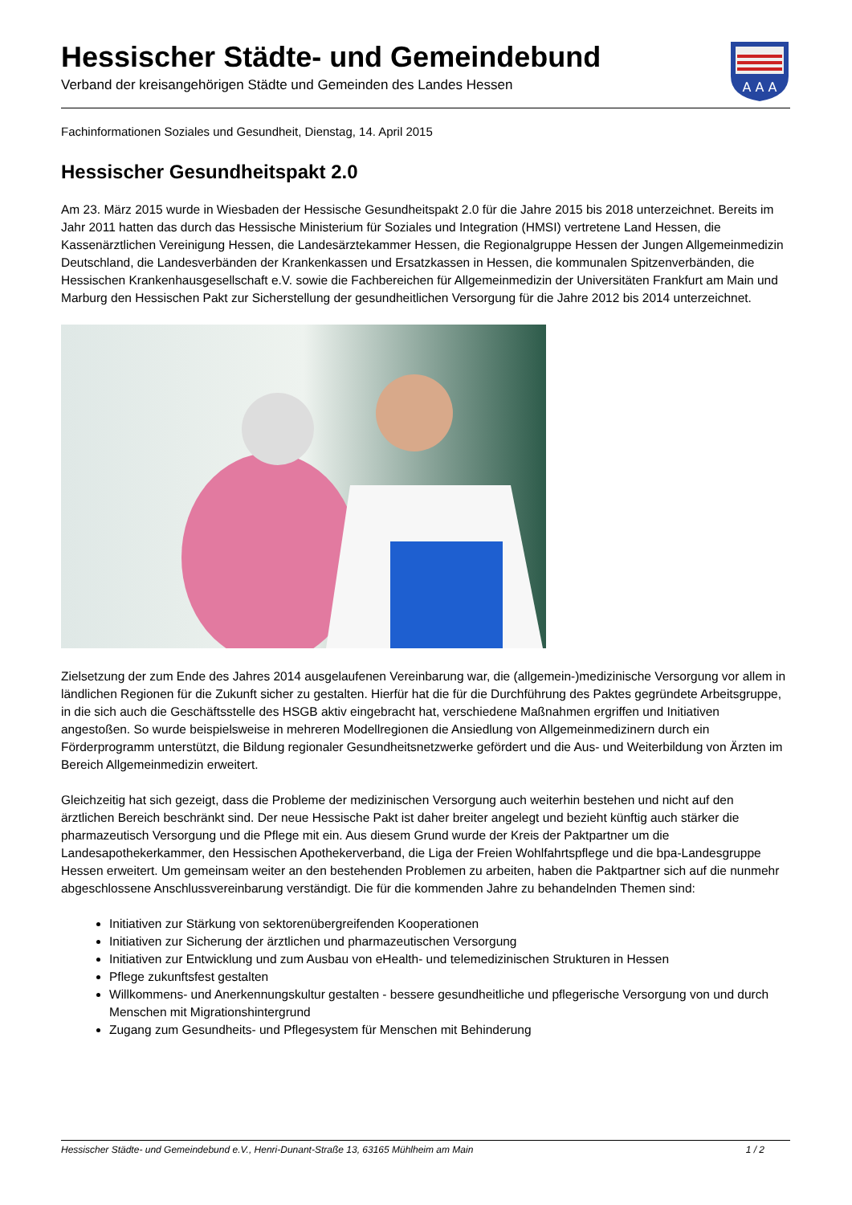Hessischer Städte- und Gemeindebund
Verband der kreisangehörigen Städte und Gemeinden des Landes Hessen
A A A
Fachinformationen Soziales und Gesundheit, Dienstag, 14. April 2015
Hessischer Gesundheitspakt 2.0
Am 23. März 2015 wurde in Wiesbaden der Hessische Gesundheitspakt 2.0 für die Jahre 2015 bis 2018 unterzeichnet. Bereits im Jahr 2011 hatten das durch das Hessische Ministerium für Soziales und Integration (HMSI) vertretene Land Hessen, die Kassenärztlichen Vereinigung Hessen, die Landesärztekammer Hessen, die Regionalgruppe Hessen der Jungen Allgemeinmedizin Deutschland, die Landesverbänden der Krankenkassen und Ersatzkassen in Hessen, die kommunalen Spitzenverbänden, die Hessischen Krankenhausgesellschaft e.V. sowie die Fachbereichen für Allgemeinmedizin der Universitäten Frankfurt am Main und Marburg den Hessischen Pakt zur Sicherstellung der gesundheitlichen Versorgung für die Jahre 2012 bis 2014 unterzeichnet.
Zielsetzung der zum Ende des Jahres 2014 ausgelaufenen Vereinbarung war, die (allgemein-)medizinische Versorgung vor allem in ländlichen Regionen für die Zukunft sicher zu gestalten. Hierfür hat die für die Durchführung des Paktes gegründete Arbeitsgruppe, in die sich auch die Geschäftsstelle des HSGB aktiv eingebracht hat, verschiedene Maßnahmen ergriffen und Initiativen angestoßen. So wurde beispielsweise in mehreren Modellregionen die Ansiedlung von Allgemeinmedizinern durch ein Förderprogramm unterstützt, die Bildung regionaler Gesundheitsnetzwerke gefördert und die Aus- und Weiterbildung von Ärzten im Bereich Allgemeinmedizin erweitert.
Gleichzeitig hat sich gezeigt, dass die Probleme der medizinischen Versorgung auch weiterhin bestehen und nicht auf den ärztlichen Bereich beschränkt sind. Der neue Hessische Pakt ist daher breiter angelegt und bezieht künftig auch stärker die pharmazeutisch Versorgung und die Pflege mit ein. Aus diesem Grund wurde der Kreis der Paktpartner um die Landesapothekerkammer, den Hessischen Apothekerverband, die Liga der Freien Wohlfahrtspflege und die bpa-Landesgruppe Hessen erweitert. Um gemeinsam weiter an den bestehenden Problemen zu arbeiten, haben die Paktpartner sich auf die nunmehr abgeschlossene Anschlussvereinbarung verständigt. Die für die kommenden Jahre zu behandelnden Themen sind:
Initiativen zur Stärkung von sektorenübergreifenden Kooperationen
Initiativen zur Sicherung der ärztlichen und pharmazeutischen Versorgung
Initiativen zur Entwicklung und zum Ausbau von eHealth- und telemedizinischen Strukturen in Hessen
Pflege zukunftsfest gestalten
Willkommens- und Anerkennungskultur gestalten - bessere gesundheitliche und pflegerische Versorgung von und durch Menschen mit Migrationshintergrund
Zugang zum Gesundheits- und Pflegesystem für Menschen mit Behinderung
Hessischer Städte- und Gemeindebund e.V., Henri-Dunant-Straße 13, 63165 Mühlheim am Main 1 / 2